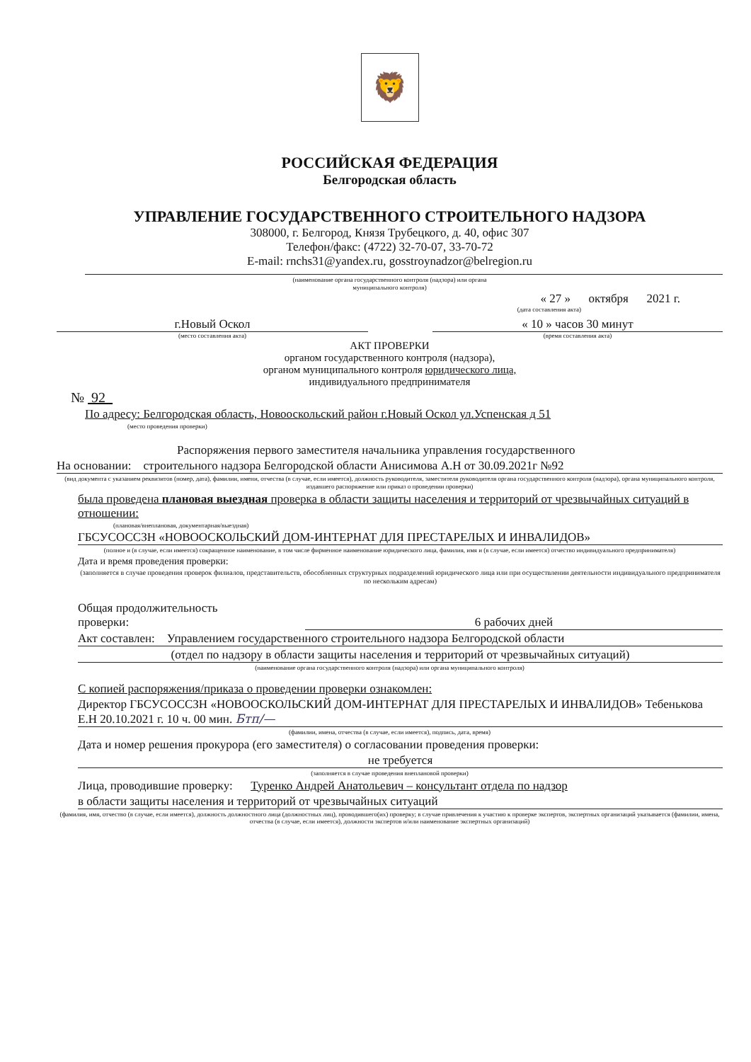🦁
РОССИЙСКАЯ ФЕДЕРАЦИЯ
Белгородская область
УПРАВЛЕНИЕ ГОСУДАРСТВЕННОГО СТРОИТЕЛЬНОГО НАДЗОРА
308000, г. Белгород, Князя Трубецкого, д. 40, офис 307
Телефон/факс: (4722) 32-70-07, 33-70-72
E-mail: rnchs31@yandex.ru, gosstroynadzor@belregion.ru
(наименование органа государственного контроля (надзора) или органа
муниципального контроля)
« 27 » октября 2021 г.
(дата составления акта)
г.Новый Оскол
(место составления акта)
« 10 » часов 30 минут
(время составления акта)
АКТ ПРОВЕРКИ
органом государственного контроля (надзора),
органом муниципального контроля юридического лица,
индивидуального предпринимателя
№ 92
По адресу: Белгородская область, Новооскольский район г.Новый Оскол ул.Успенская д 51
(место проведения проверки)
Распоряжения первого заместителя начальника управления государственного
На основании: строительного надзора Белгородской области Анисимова А.Н от 30.09.2021г №92
(вид документа с указанием реквизитов (номер, дата), фамилии, имени, отчества (в случае, если имеется), должность руководителя, заместителя руководителя органа государственного контроля (надзора), органа муниципального контроля, издавшего распоряжение или приказ о проведении проверки)
была проведена плановая выездная проверка в области защиты населения и территорий от чрезвычайных ситуаций в отношении:
(плановая/внеплановая, документарная/выездная)
ГБСУСОССЗН «НОВООСКОЛЬСКИЙ ДОМ-ИНТЕРНАТ ДЛЯ ПРЕСТАРЕЛЫХ И ИНВАЛИДОВ»
(полное и (в случае, если имеется) сокращенное наименование, в том числе фирменное наименование юридического лица, фамилия, имя и (в случае, если имеется) отчество индивидуального предпринимателя)
Дата и время проведения проверки:
(заполняется в случае проведения проверок филиалов, представительств, обособленных структурных подразделений юридического лица или при осуществлении деятельности индивидуального предпринимателя по нескольким адресам)
Общая продолжительность
проверки: 6 рабочих дней
Акт составлен: Управлением государственного строительного надзора Белгородской области
(отдел по надзору в области защиты населения и территорий от чрезвычайных ситуаций)
(наименование органа государственного контроля (надзора) или органа муниципального контроля)
С копией распоряжения/приказа о проведении проверки ознакомлен:
Директор ГБСУСОССЗН «НОВООСКОЛЬСКИЙ ДОМ-ИНТЕРНАТ ДЛЯ ПРЕСТАРЕЛЫХ И ИНВАЛИДОВ» Тебенькова Е.Н 20.10.2021 г. 10 ч. 00 мин. Бтп/—
(фамилии, имена, отчества (в случае, если имеется), подпись, дата, время)
Дата и номер решения прокурора (его заместителя) о согласовании проведения проверки:
не требуется
(заполняется в случае проведения внеплановой проверки)
Лица, проводившие проверку: Туренко Андрей Анатольевич – консультант отдела по надзор
в области защиты населения и территорий от чрезвычайных ситуаций
(фамилия, имя, отчество (в случае, если имеется), должность должностного лица (должностных лиц), проводившего(их) проверку; в случае привлечения к участию к проверке экспертов, экспертных организаций указывается (фамилии, имена, отчества (в случае, если имеется), должности экспертов и/или наименование экспертных организаций)